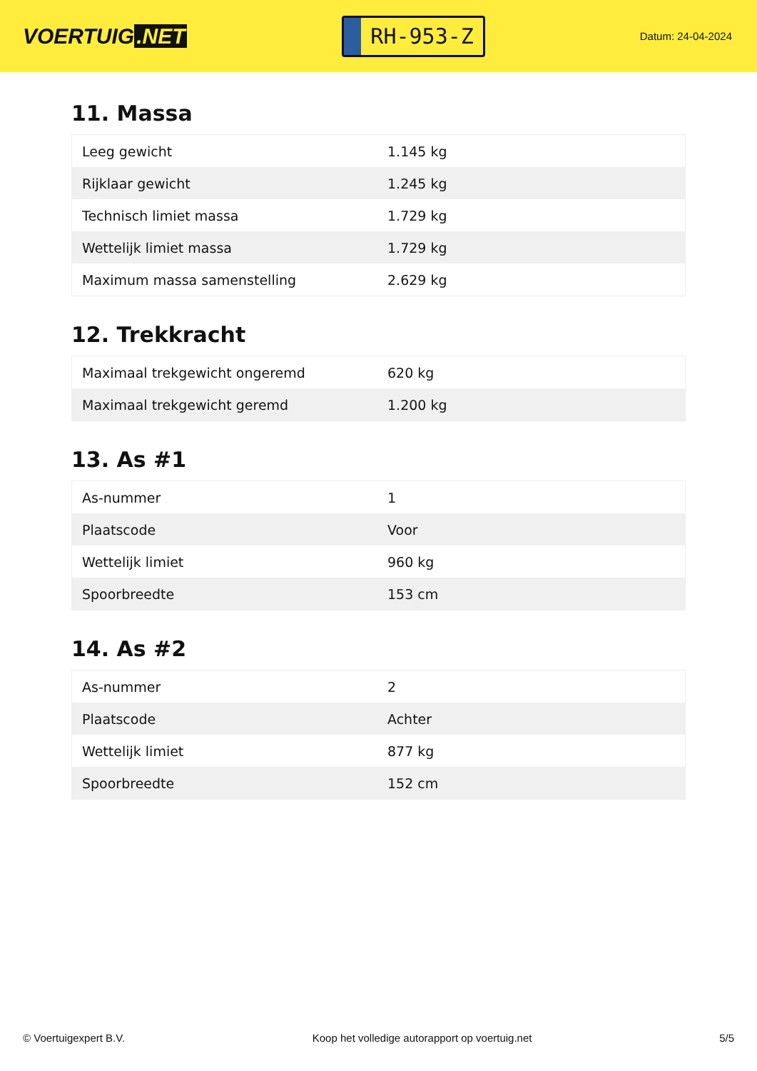VOERTUIG.NET
RH-953-Z
Datum: 24-04-2024
11. Massa
| Leeg gewicht | 1.145 kg |
| Rijklaar gewicht | 1.245 kg |
| Technisch limiet massa | 1.729 kg |
| Wettelijk limiet massa | 1.729 kg |
| Maximum massa samenstelling | 2.629 kg |
12. Trekkracht
| Maximaal trekgewicht ongeremd | 620 kg |
| Maximaal trekgewicht geremd | 1.200 kg |
13. As #1
| As-nummer | 1 |
| Plaatscode | Voor |
| Wettelijk limiet | 960 kg |
| Spoorbreedte | 153 cm |
14. As #2
| As-nummer | 2 |
| Plaatscode | Achter |
| Wettelijk limiet | 877 kg |
| Spoorbreedte | 152 cm |
© Voertuigexpert B.V. Koop het volledige autorapport op voertuig.net 5/5